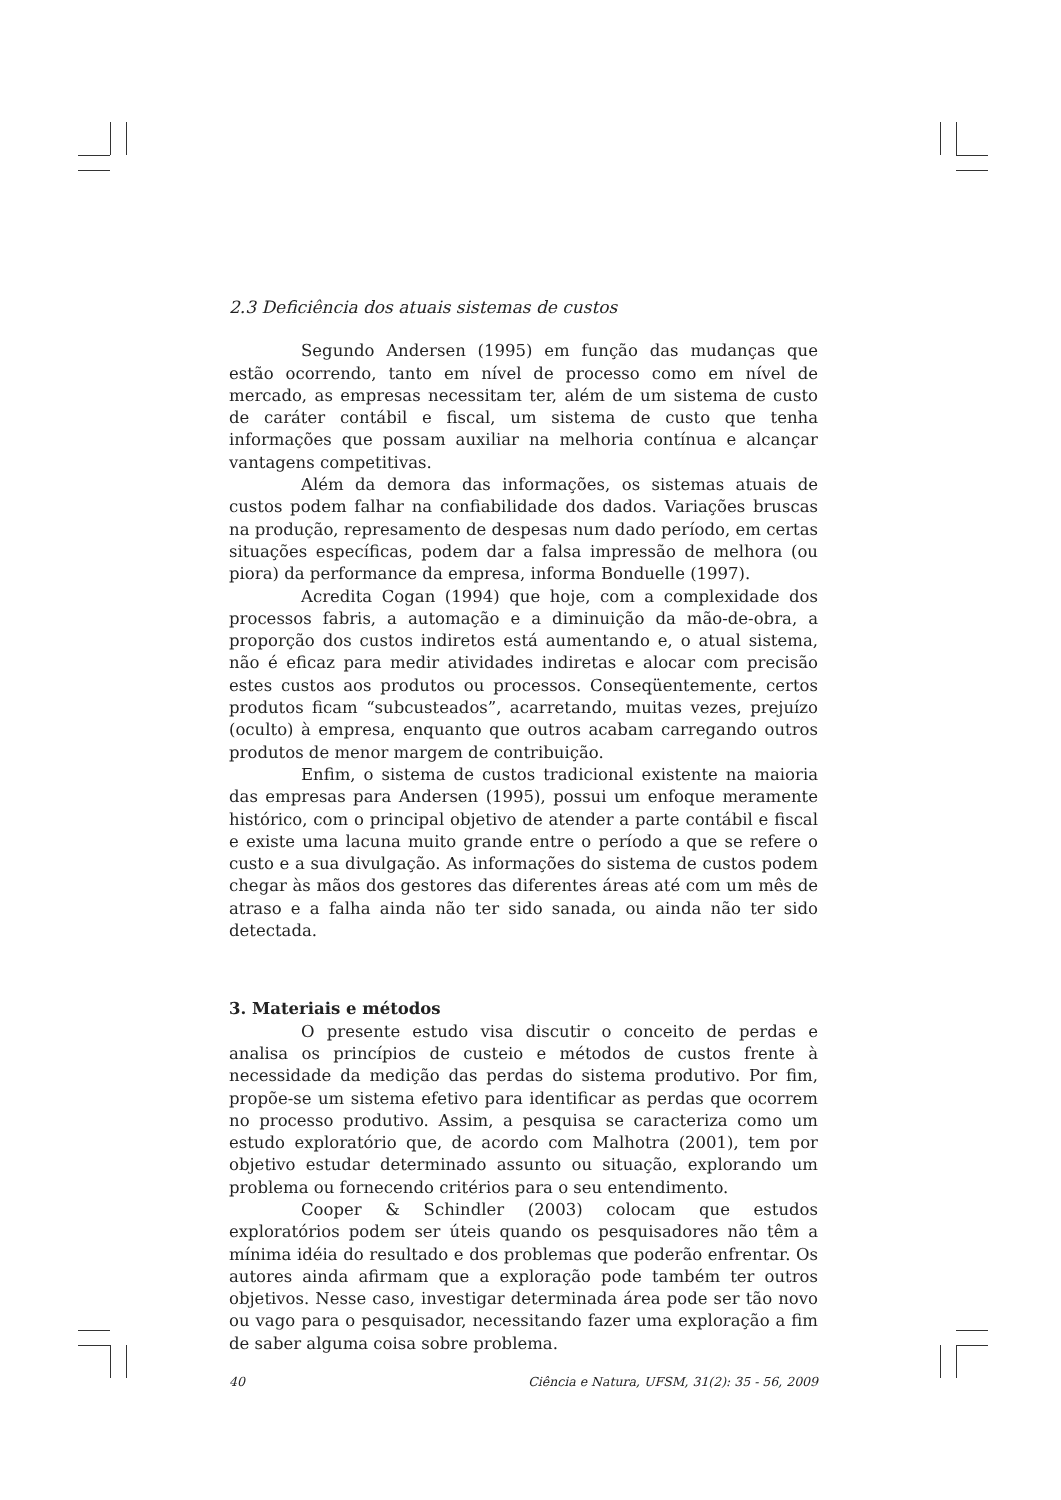2.3 Deficiência dos atuais sistemas de custos
Segundo Andersen (1995) em função das mudanças que estão ocorrendo, tanto em nível de processo como em nível de mercado, as empresas necessitam ter, além de um sistema de custo de caráter contábil e fiscal, um sistema de custo que tenha informações que possam auxiliar na melhoria contínua e alcançar vantagens competitivas.
Além da demora das informações, os sistemas atuais de custos podem falhar na confiabilidade dos dados. Variações bruscas na produção, represamento de despesas num dado período, em certas situações específicas, podem dar a falsa impressão de melhora (ou piora) da performance da empresa, informa Bonduelle (1997).
Acredita Cogan (1994) que hoje, com a complexidade dos processos fabris, a automação e a diminuição da mão-de-obra, a proporção dos custos indiretos está aumentando e, o atual sistema, não é eficaz para medir atividades indiretas e alocar com precisão estes custos aos produtos ou processos. Conseqüentemente, certos produtos ficam “subcusteados”, acarretando, muitas vezes, prejuízo (oculto) à empresa, enquanto que outros acabam carregando outros produtos de menor margem de contribuição.
Enfim, o sistema de custos tradicional existente na maioria das empresas para Andersen (1995), possui um enfoque meramente histórico, com o principal objetivo de atender a parte contábil e fiscal e existe uma lacuna muito grande entre o período a que se refere o custo e a sua divulgação. As informações do sistema de custos podem chegar às mãos dos gestores das diferentes áreas até com um mês de atraso e a falha ainda não ter sido sanada, ou ainda não ter sido detectada.
3. Materiais e métodos
O presente estudo visa discutir o conceito de perdas e analisa os princípios de custeio e métodos de custos frente à necessidade da medição das perdas do sistema produtivo. Por fim, propõe-se um sistema efetivo para identificar as perdas que ocorrem no processo produtivo. Assim, a pesquisa se caracteriza como um estudo exploratório que, de acordo com Malhotra (2001), tem por objetivo estudar determinado assunto ou situação, explorando um problema ou fornecendo critérios para o seu entendimento.
Cooper & Schindler (2003) colocam que estudos exploratórios podem ser úteis quando os pesquisadores não têm a mínima idéia do resultado e dos problemas que poderão enfrentar. Os autores ainda afirmam que a exploração pode também ter outros objetivos. Nesse caso, investigar determinada área pode ser tão novo ou vago para o pesquisador, necessitando fazer uma exploração a fim de saber alguma coisa sobre problema.
40 Ciência e Natura, UFSM, 31(2): 35 - 56, 2009